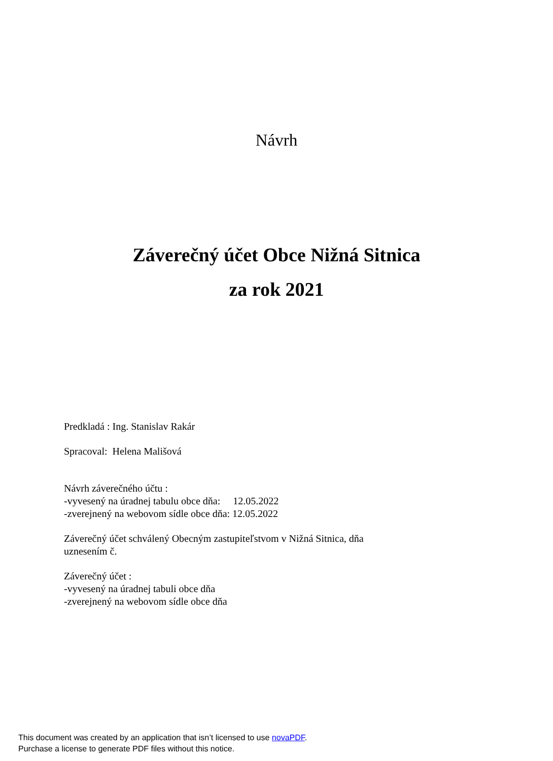Návrh
Záverečný účet Obce Nižná Sitnica
za rok 2021
Predkladá : Ing. Stanislav Rakár
Spracoval: Helena Mališová
Návrh záverečného účtu :
-vyvesený na úradnej tabulu obce dňa: 12.05.2022
-zverejnený na webovom sídle obce dňa: 12.05.2022
Záverečný účet schválený Obecným zastupiteľstvom v Nižná Sitnica, dňa
uznesením č.
Záverečný účet :
-vyvesený na úradnej tabuli obce dňa
-zverejnený na webovom sídle obce dňa
This document was created by an application that isn’t licensed to use novaPDF.
Purchase a license to generate PDF files without this notice.